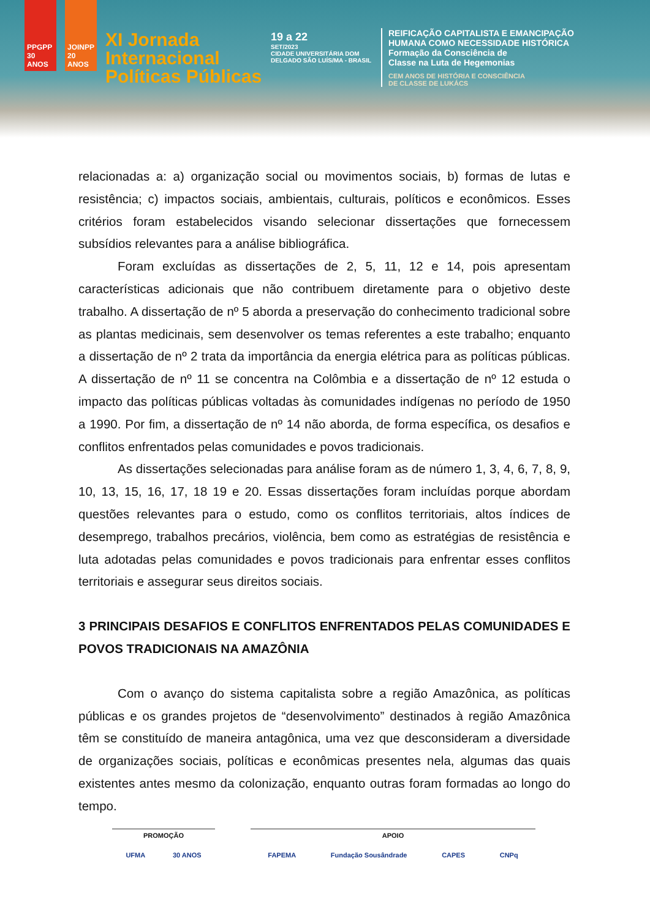PPGPP 30 ANOS
JOINPP 20 ANOS
XI Jornada Internacional Políticas Públicas
19 a 22
SET/2023
CIDADE UNIVERSITÁRIA DOM DELGADO SÃO LUÍS/MA - BRASIL
REIFICAÇÃO CAPITALISTA E EMANCIPAÇÃO
HUMANA COMO NECESSIDADE HISTÓRICA
Formação da Consciência de
Classe na Luta de Hegemonias
CEM ANOS DE HISTÓRIA E CONSCIÊNCIA
DE CLASSE DE LUKÁCS
relacionadas a: a) organização social ou movimentos sociais, b) formas de lutas e resistência; c) impactos sociais, ambientais, culturais, políticos e econômicos. Esses critérios foram estabelecidos visando selecionar dissertações que fornecessem subsídios relevantes para a análise bibliográfica.
Foram excluídas as dissertações de 2, 5, 11, 12 e 14, pois apresentam características adicionais que não contribuem diretamente para o objetivo deste trabalho. A dissertação de nº 5 aborda a preservação do conhecimento tradicional sobre as plantas medicinais, sem desenvolver os temas referentes a este trabalho; enquanto a dissertação de nº 2 trata da importância da energia elétrica para as políticas públicas. A dissertação de nº 11 se concentra na Colômbia e a dissertação de nº 12 estuda o impacto das políticas públicas voltadas às comunidades indígenas no período de 1950 a 1990. Por fim, a dissertação de nº 14 não aborda, de forma específica, os desafios e conflitos enfrentados pelas comunidades e povos tradicionais.
As dissertações selecionadas para análise foram as de número 1, 3, 4, 6, 7, 8, 9, 10, 13, 15, 16, 17, 18 19 e 20. Essas dissertações foram incluídas porque abordam questões relevantes para o estudo, como os conflitos territoriais, altos índices de desemprego, trabalhos precários, violência, bem como as estratégias de resistência e luta adotadas pelas comunidades e povos tradicionais para enfrentar esses conflitos territoriais e assegurar seus direitos sociais.
3 PRINCIPAIS DESAFIOS E CONFLITOS ENFRENTADOS PELAS COMUNIDADES E POVOS TRADICIONAIS NA AMAZÔNIA
Com o avanço do sistema capitalista sobre a região Amazônica, as políticas públicas e os grandes projetos de “desenvolvimento” destinados à região Amazônica têm se constituído de maneira antagônica, uma vez que desconsideram a diversidade de organizações sociais, políticas e econômicas presentes nela, algumas das quais existentes antes mesmo da colonização, enquanto outras foram formadas ao longo do tempo.
PROMOÇÃO
UFMA 30 ANOS
APOIO
FAPEMA Fundação Sousândrade CAPES CNPq